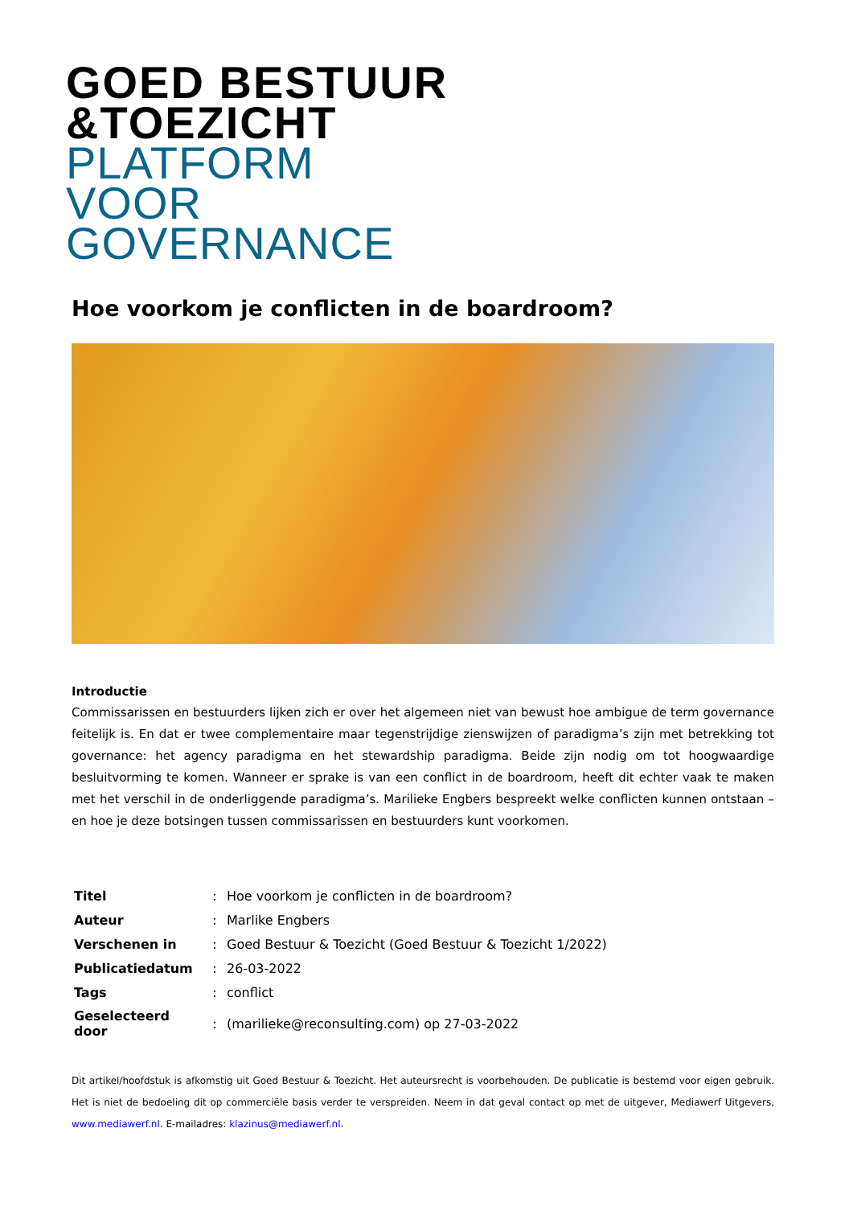GOED BESTUUR
&TOEZICHT
PLATFORM
VOOR
GOVERNANCE
Hoe voorkom je conflicten in de boardroom?
Introductie
Commissarissen en bestuurders lijken zich er over het algemeen niet van bewust hoe ambigue de term governance feitelijk is. En dat er twee complementaire maar tegenstrijdige zienswijzen of paradigma’s zijn met betrekking tot governance: het agency paradigma en het stewardship paradigma. Beide zijn nodig om tot hoogwaardige besluitvorming te komen. Wanneer er sprake is van een conflict in de boardroom, heeft dit echter vaak te maken met het verschil in de onderliggende paradigma’s. Marilieke Engbers bespreekt welke conflicten kunnen ontstaan – en hoe je deze botsingen tussen commissarissen en bestuurders kunt voorkomen.
| Titel | : | Hoe voorkom je conflicten in de boardroom? |
| Auteur | : | Marlike Engbers |
| Verschenen in | : | Goed Bestuur & Toezicht (Goed Bestuur & Toezicht 1/2022) |
| Publicatiedatum | : | 26-03-2022 |
| Tags | : | conflict |
| Geselecteerd door | : | (marilieke@reconsulting.com) op 27-03-2022 |
Dit artikel/hoofdstuk is afkomstig uit Goed Bestuur & Toezicht. Het auteursrecht is voorbehouden. De publicatie is bestemd voor eigen gebruik. Het is niet de bedoeling dit op commerciële basis verder te verspreiden. Neem in dat geval contact op met de uitgever, Mediawerf Uitgevers, www.mediawerf.nl. E-mailadres: klazinus@mediawerf.nl.